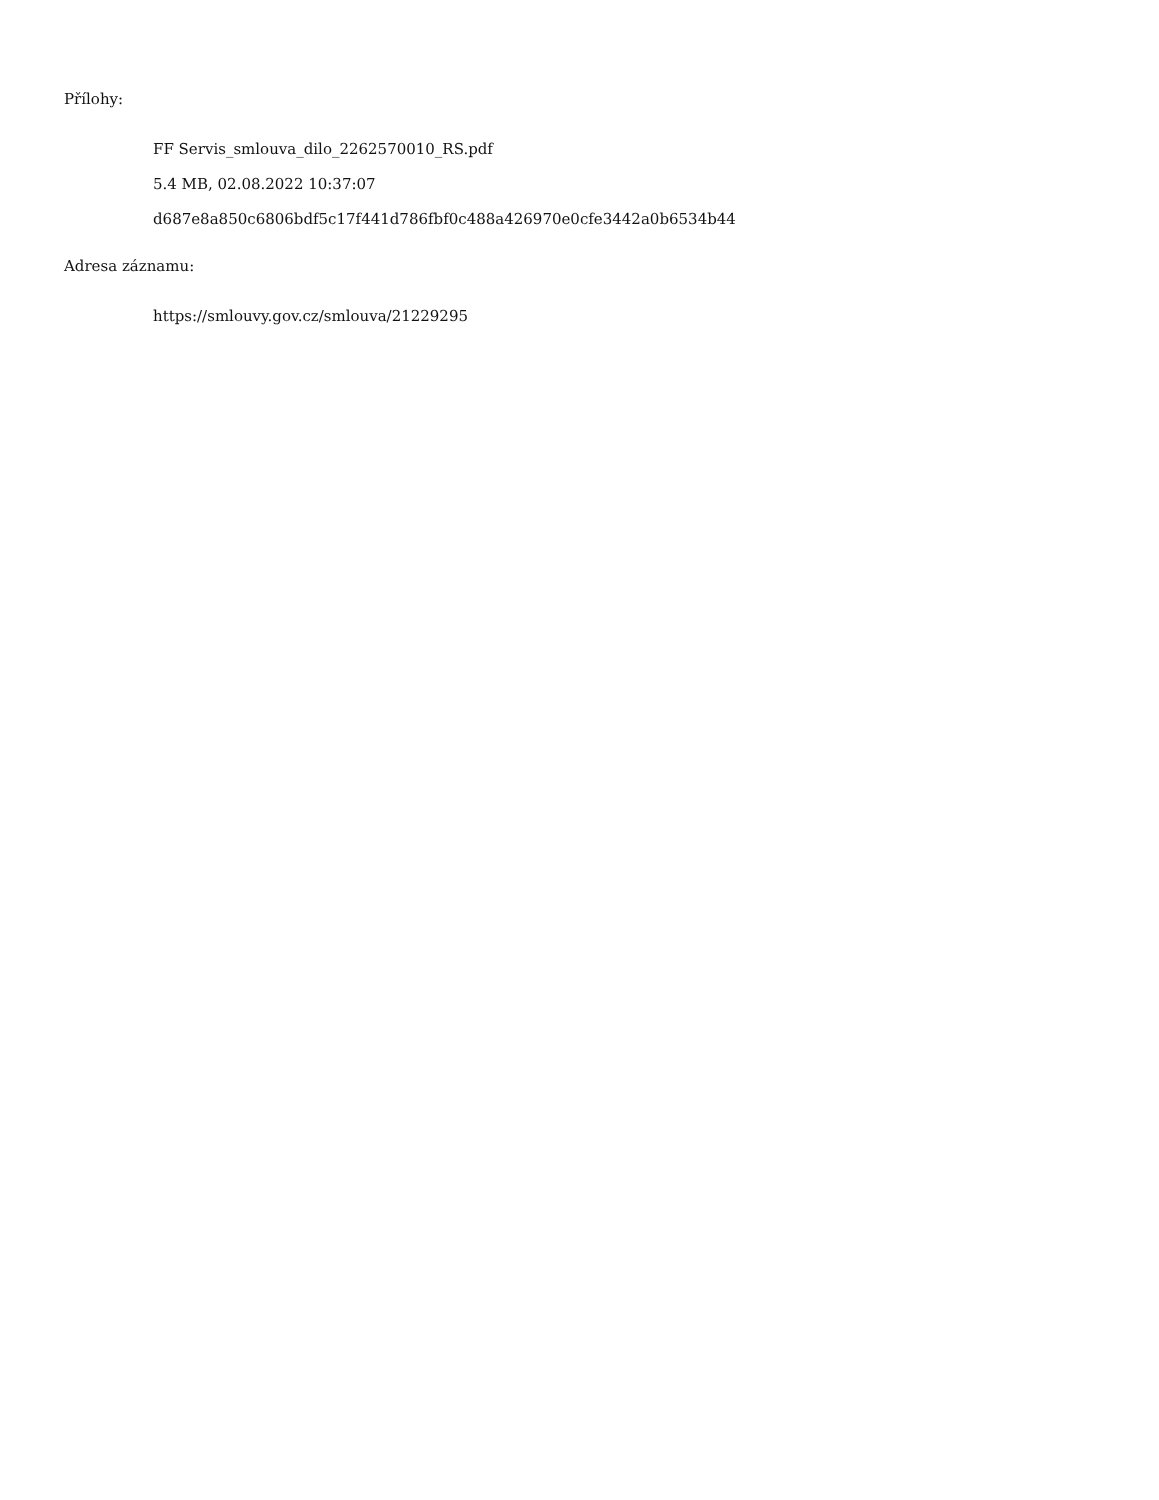Přílohy:
FF Servis_smlouva_dilo_2262570010_RS.pdf
5.4 MB, 02.08.2022 10:37:07
d687e8a850c6806bdf5c17f441d786fbf0c488a426970e0cfe3442a0b6534b44
Adresa záznamu:
https://smlouvy.gov.cz/smlouva/21229295